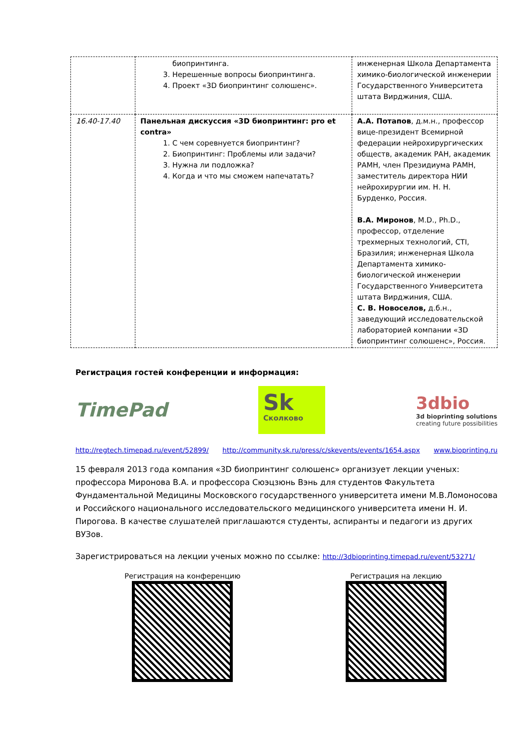| | биопринтинга. 3. Нерешенные вопросы биопринтинга. 4. Проект «3D биопринтинг солюшенс». | инженерная Школа Департамента химико-биологической инженерии Государственного Университета штата Вирджиния, США. |
| 16.40-17.40 | Панельная дискуссия «3D биопринтинг: pro et contra» 1. С чем соревнуется биопринтинг? 2. Биопринтинг: Проблемы или задачи? 3. Нужна ли подложка? 4. Когда и что мы сможем напечатать? | А.А. Потапов , д.м.н., профессор вице-президент Всемирной федерации нейрохирургических обществ, академик РАН, академик РАМН, член Президиума РАМН, заместитель директора НИИ нейрохирургии им. Н. Н. Бурденко, Россия. В.А. Миронов , M.D., Ph.D., профессор, отделение трехмерных технологий, CTI, Бразилия; инженерная Школа Департамента химико-биологической инженерии Государственного Университета штата Вирджиния, США. С. В. Новоселов, д.б.н., заведующий исследовательской лабораторией компании «3D биопринтинг солюшенс», Россия. |
Регистрация гостей конференции и информация:
TimePad
Sk
Сколково
3dbio
3d bioprinting solutions
creating future possibilities
http://regtech.timepad.ru/event/52899/ http://community.sk.ru/press/c/skevents/events/1654.aspx www.bioprinting.ru
15 февраля 2013 года компания «3D биопринтинг солюшенс» организует лекции ученых: профессора Миронова В.А. и профессора Сюэцзюнь Вэнь для студентов Факультета Фундаментальной Медицины Московского государственного университета имени М.В.Ломоносова и Российского национального исследовательского медицинского университета имени Н. И. Пирогова. В качестве слушателей приглашаются студенты, аспиранты и педагоги из других ВУЗов.
Зарегистрироваться на лекции ученых можно по ссылке: http://3dbioprinting.timepad.ru/event/53271/
Регистрация на конференцию Регистрация на лекцию